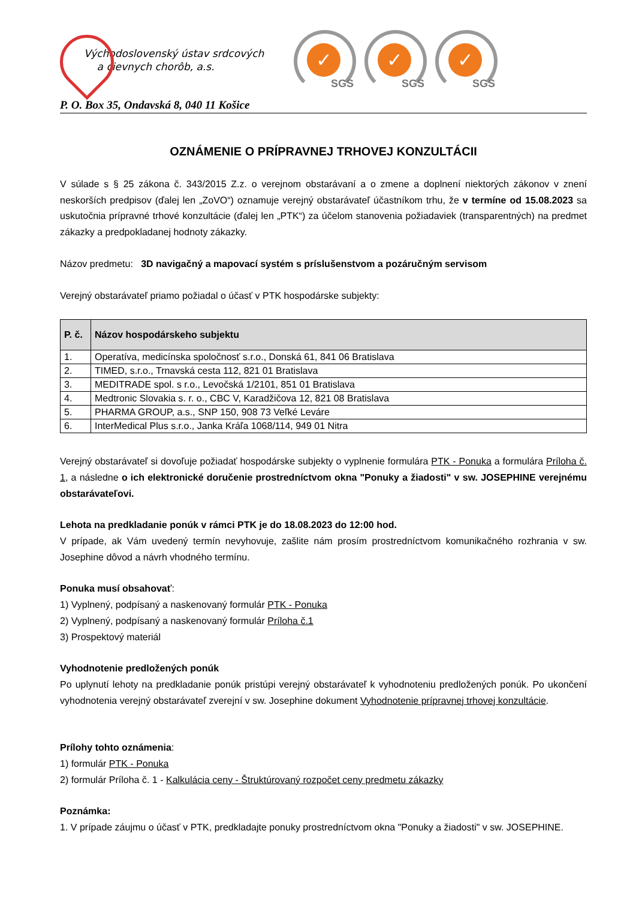Východoslovenský ústav srdcových
a cievnych chorôb, a.s.
✓
SGS
✓
SGS
✓
SGS
P. O. Box 35, Ondavská 8, 040 11 Košice
OZNÁMENIE O PRÍPRAVNEJ TRHOVEJ KONZULTÁCII
V súlade s § 25 zákona č. 343/2015 Z.z. o verejnom obstarávaní a o zmene a doplnení niektorých zákonov v znení neskorších predpisov (ďalej len „ZoVO“) oznamuje verejný obstarávateľ účastníkom trhu, že v termíne od 15.08.2023 sa uskutočnia prípravné trhové konzultácie (ďalej len „PTK“) za účelom stanovenia požiadaviek (transparentných) na predmet zákazky a predpokladanej hodnoty zákazky.
Názov predmetu: 3D navigačný a mapovací systém s príslušenstvom a pozáručným servisom
Verejný obstarávateľ priamo požiadal o účasť v PTK hospodárske subjekty:
| P. č. | Názov hospodárskeho subjektu |
| --- | --- |
| 1. | Operatíva, medicínska spoločnosť s.r.o., Donská 61, 841 06 Bratislava |
| 2. | TIMED, s.r.o., Trnavská cesta 112, 821 01 Bratislava |
| 3. | MEDITRADE spol. s r.o., Levočská 1/2101, 851 01 Bratislava |
| 4. | Medtronic Slovakia s. r. o., CBC V, Karadžičova 12, 821 08 Bratislava |
| 5. | PHARMA GROUP, a.s., SNP 150, 908 73 Veľké Leváre |
| 6. | InterMedical Plus s.r.o., Janka Kráľa 1068/114, 949 01 Nitra |
Verejný obstarávateľ si dovoľuje požiadať hospodárske subjekty o vyplnenie formulára PTK - Ponuka a formulára Príloha č. 1, a následne o ich elektronické doručenie prostredníctvom okna "Ponuky a žiadosti" v sw. JOSEPHINE verejnému obstarávateľovi.
Lehota na predkladanie ponúk v rámci PTK je do 18.08.2023 do 12:00 hod.
V prípade, ak Vám uvedený termín nevyhovuje, zašlite nám prosím prostredníctvom komunikačného rozhrania v sw. Josephine dôvod a návrh vhodného termínu.
Ponuka musí obsahovať:
1) Vyplnený, podpísaný a naskenovaný formulár PTK - Ponuka
2) Vyplnený, podpísaný a naskenovaný formulár Príloha č.1
3) Prospektový materiál
Vyhodnotenie predložených ponúk
Po uplynutí lehoty na predkladanie ponúk pristúpi verejný obstarávateľ k vyhodnoteniu predložených ponúk. Po ukončení vyhodnotenia verejný obstarávateľ zverejní v sw. Josephine dokument Vyhodnotenie prípravnej trhovej konzultácie.
Prílohy tohto oznámenia:
1) formulár PTK - Ponuka
2) formulár Príloha č. 1 - Kalkulácia ceny - Štruktúrovaný rozpočet ceny predmetu zákazky
Poznámka:
1. V prípade záujmu o účasť v PTK, predkladajte ponuky prostredníctvom okna "Ponuky a žiadosti" v sw. JOSEPHINE.